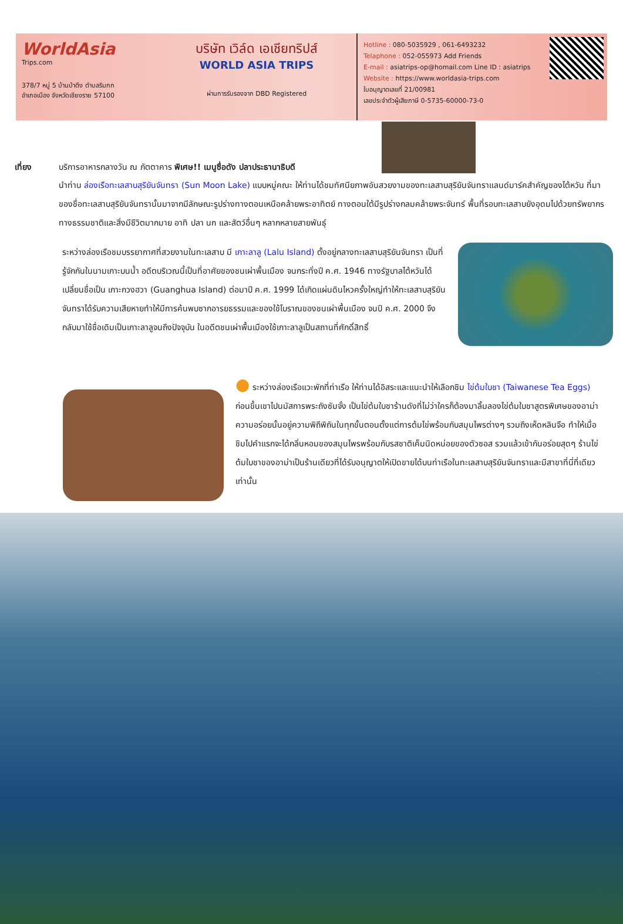WorldAsia
Trips.com
378/7 หมู่ 5 บ้านป่าตึง ตำบลริมกก
อำเภอเมือง จังหวัดเชียงราย 57100
บริษัท เวิล์ด เอเชียทริปส์
WORLD ASIA TRIPS
ผ่านการรับรองจาก DBD Registered
Hotline : 080-5035929 , 061-6493232
Telaphone : 052-055973 Add Friends
E-mail : asiatrips-op@homail.com Line ID : asiatrips
Website : https://www.worldasia-trips.com
ใบอนุญาตเลขที่ 21/00981
เลขประจำตัวผู้เสียภาษี 0-5735-60000-73-0
เที่ยง บริการอาหารกลางวัน ณ ภัตตาคาร พิเศษ!! เมนูซื่อดัง ปลาประธานาธิบดี
นำท่าน ล่องเรือทะเลสาบสุริยันจันทรา (Sun Moon Lake) แบบหมู่คณะ ให้ท่านได้ชมทัศนียภาพอันสวยงามของทะเลสาบสุริยันจันทราแลนด์มาร์คสำคัญของไต้หวัน ที่มาของชื่อทะเลสาบสุริยันจันทรานั้นมาจากมีลักษณะรูปร่างทางตอนเหนือคล้ายพระอาทิตย์ ทางตอนใต้มีรูปร่างกลมคล้ายพระจันทร์ พื้นที่รอบทะเลสาบยังอุดมไปด้วยทรัพยากรทางธรรมชาติและสิ่งมีชีวิตมากมาย อาทิ ปลา นก และสัตว์อื่นๆ หลากหลายสายพันธุ์
ระหว่างล่องเรือชมบรรยากาศที่สวยงามในทะเลสาบ มี เกาะลาลู (Lalu Island) ตั้งอยู่กลางทะเลสาบสุริยันจันทรา เป็นที่รู้จักกันในนามเกาะบนน้ำ อดีตบริเวณนี้เป็นที่อาศัยของชนเผ่าพื้นเมือง จนกระทั่งปี ค.ศ. 1946 ทางรัฐบาลไต้หวันได้เปลี่ยนชื่อเป็น เกาะกวงฮวา (Guanghua Island) ต่อมาปี ค.ศ. 1999 ได้เกิดแผ่นดินไหวครั้งใหญ่ทำให้ทะเลสาบสุริยันจันทราได้รับความเสียหายทำให้มีการค้นพบซากอารยธรรมและของใช้โบราณของชนเผ่าพื้นเมือง จนปี ค.ศ. 2000 จึงกลับมาใช้ชื่อเดิมเป็นเกาะลาลูจนถึงปัจจุบัน ในอดีตชนเผ่าพื้นเมืองใช้เกาะลาลูเป็นสถานที่ศักดิ์สิทธิ์
● ระหว่างล่องเรือแวะพักที่ท่าเรือ ให้ท่านได้อิสระและแนะนำให้เลือกชิม ไข่ต้มใบชา (Taiwanese Tea Eggs) ก่อนขึ้นเขาไปนมัสการพระถังซัมจั๋ง เป็นไข่ต้มใบชาร้านดังที่ไม่ว่าใครก็ต้องมาลิ้มลองไข่ต้มใบชาสูตรพิเศษของอาม่า ความอร่อยนั้นอยู่ความพิถีพิถันในทุกขั้นตอนตั้งแต่การต้มไข่พร้อมกับสมุนไพรต่างๆ รวมถึงเห็ดหลินจือ ทำให้เมื่อชิมไปคำแรกจะได้กลิ่นหอมของสมุนไพรพร้อมกับรสชาติเค็มนิดหน่อยของตัวซอส รวมแล้วเข้ากันอร่อยสุดๆ ร้านไข่ต้มใบชาของอาม่าเป็นร้านเดียวที่ได้รับอนุญาตให้เปิดขายได้บนท่าเรือในทะเลสาบสุริยันจันทราและมีสาขาที่นี่ที่เดียวเท่านั้น